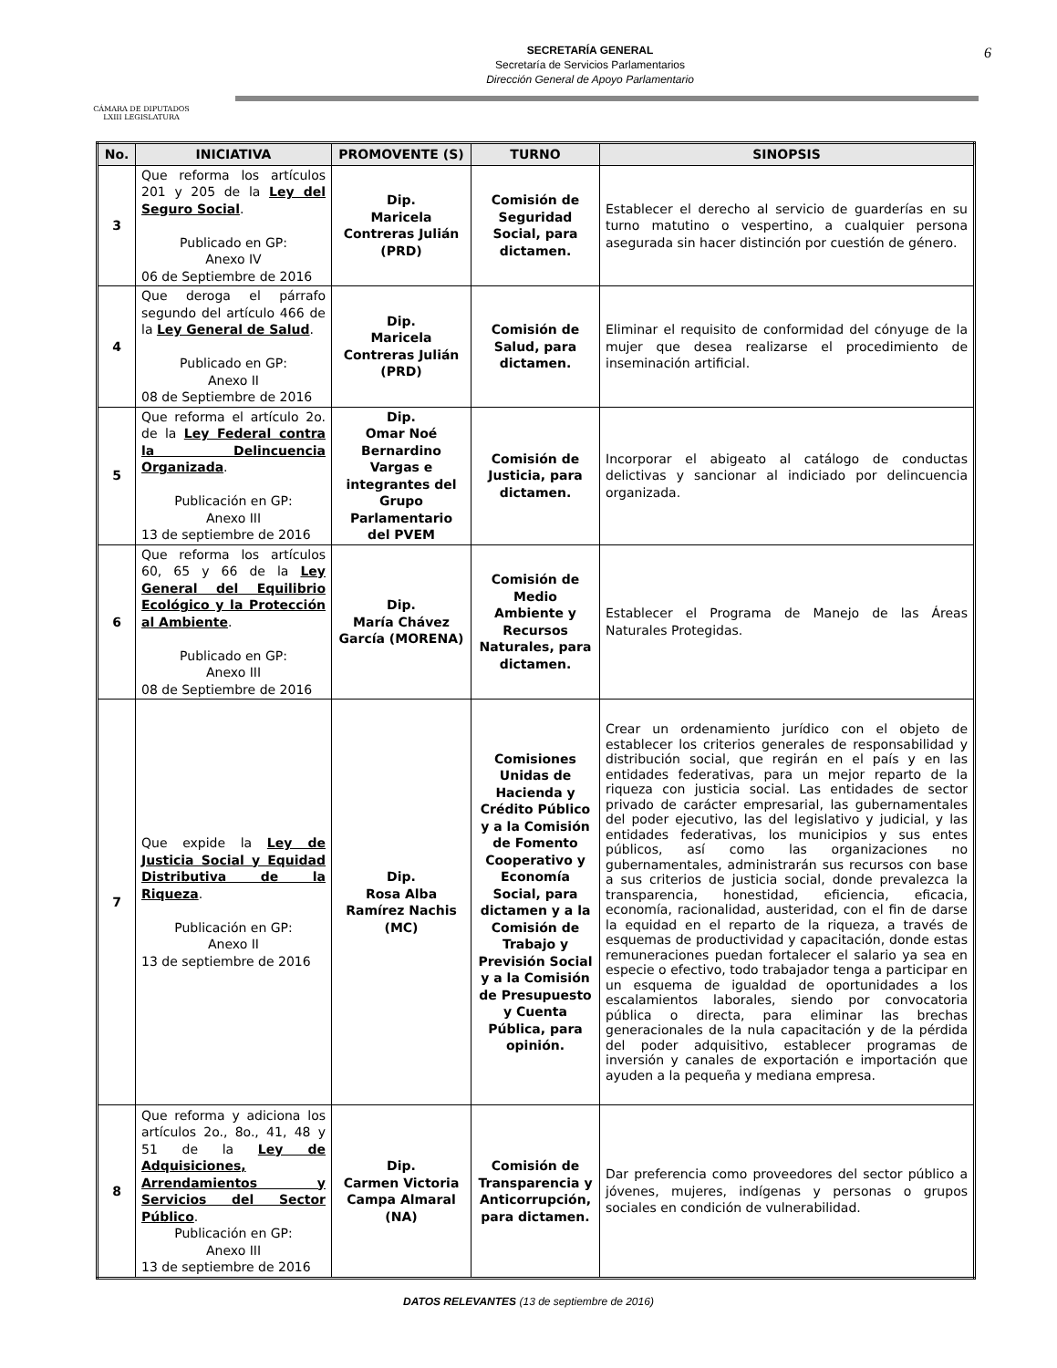CÁMARA DE DIPUTADOS
LXIII LEGISLATURA
SECRETARÍA GENERAL
Secretaría de Servicios Parlamentarios
Dirección General de Apoyo Parlamentario
6
| No. | INICIATIVA | PROMOVENTE (S) | TURNO | SINOPSIS |
| --- | --- | --- | --- | --- |
| 3 | Que reforma los artículos 201 y 205 de la Ley del Seguro Social . Publicado en GP: Anexo IV 06 de Septiembre de 2016 | Dip. Maricela Contreras Julián (PRD) | Comisión de Seguridad Social, para dictamen. | Establecer el derecho al servicio de guarderías en su turno matutino o vespertino, a cualquier persona asegurada sin hacer distinción por cuestión de género. |
| 4 | Que deroga el párrafo segundo del artículo 466 de la Ley General de Salud . Publicado en GP: Anexo II 08 de Septiembre de 2016 | Dip. Maricela Contreras Julián (PRD) | Comisión de Salud, para dictamen. | Eliminar el requisito de conformidad del cónyuge de la mujer que desea realizarse el procedimiento de inseminación artificial. |
| 5 | Que reforma el artículo 2o. de la Ley Federal contra la Delincuencia Organizada . Publicación en GP: Anexo III 13 de septiembre de 2016 | Dip. Omar Noé Bernardino Vargas e integrantes del Grupo Parlamentario del PVEM | Comisión de Justicia, para dictamen. | Incorporar el abigeato al catálogo de conductas delictivas y sancionar al indiciado por delincuencia organizada. |
| 6 | Que reforma los artículos 60, 65 y 66 de la Ley General del Equilibrio Ecológico y la Protección al Ambiente . Publicado en GP: Anexo III 08 de Septiembre de 2016 | Dip. María Chávez García (MORENA) | Comisión de Medio Ambiente y Recursos Naturales, para dictamen. | Establecer el Programa de Manejo de las Áreas Naturales Protegidas. |
| 7 | Que expide la Ley de Justicia Social y Equidad Distributiva de la Riqueza . Publicación en GP: Anexo II 13 de septiembre de 2016 | Dip. Rosa Alba Ramírez Nachis (MC) | Comisiones Unidas de Hacienda y Crédito Público y a la Comisión de Fomento Cooperativo y Economía Social, para dictamen y a la Comisión de Trabajo y Previsión Social y a la Comisión de Presupuesto y Cuenta Pública, para opinión. | Crear un ordenamiento jurídico con el objeto de establecer los criterios generales de responsabilidad y distribución social, que regirán en el país y en las entidades federativas, para un mejor reparto de la riqueza con justicia social. Las entidades de sector privado de carácter empresarial, las gubernamentales del poder ejecutivo, las del legislativo y judicial, y las entidades federativas, los municipios y sus entes públicos, así como las organizaciones no gubernamentales, administrarán sus recursos con base a sus criterios de justicia social, donde prevalezca la transparencia, honestidad, eficiencia, eficacia, economía, racionalidad, austeridad, con el fin de darse la equidad en el reparto de la riqueza, a través de esquemas de productividad y capacitación, donde estas remuneraciones puedan fortalecer el salario ya sea en especie o efectivo, todo trabajador tenga a participar en un esquema de igualdad de oportunidades a los escalamientos laborales, siendo por convocatoria pública o directa, para eliminar las brechas generacionales de la nula capacitación y de la pérdida del poder adquisitivo, establecer programas de inversión y canales de exportación e importación que ayuden a la pequeña y mediana empresa. |
| 8 | Que reforma y adiciona los artículos 2o., 8o., 41, 48 y 51 de la Ley de Adquisiciones, Arrendamientos y Servicios del Sector Público . Publicación en GP: Anexo III 13 de septiembre de 2016 | Dip. Carmen Victoria Campa Almaral (NA) | Comisión de Transparencia y Anticorrupción, para dictamen. | Dar preferencia como proveedores del sector público a jóvenes, mujeres, indígenas y personas o grupos sociales en condición de vulnerabilidad. |
DATOS RELEVANTES (13 de septiembre de 2016)